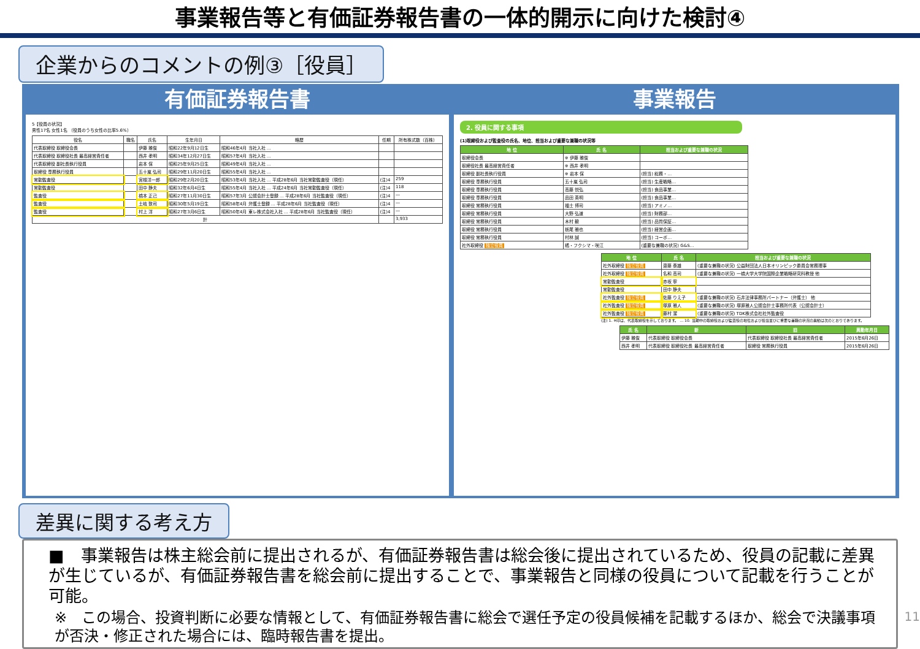事業報告等と有価証券報告書の一体的開示に向けた検討④
企業からのコメントの例③［役員］
有価証券報告書
5【役員の状況】
男性17名 女性1名 （役員のうち女性の比率5.6%）
| 役名 | 職名 | 氏名 | 生年月日 | 略歴 | 任期 | 所有株式数（百株） |
| --- | --- | --- | --- | --- | --- | --- |
| 代表取締役 取締役会長 | | 伊藤 雅俊 | 昭和22年9月12日生 | 昭和46年4月 当社入社 … | | |
| 代表取締役 取締役社長 最高経営責任者 | | 西井 孝明 | 昭和34年12月27日生 | 昭和57年4月 当社入社 … | | |
| 代表取締役 副社長執行役員 | | 岩本 保 | 昭和25年9月25日生 | 昭和49年4月 当社入社 … | | |
| 取締役 専務執行役員 | | 五十嵐 弘司 | 昭和29年11月20日生 | 昭和55年4月 当社入社 … | | |
| 常勤監査役 | | 宮根洋一郎 | 昭和29年2月20日生 | 昭和53年4月 当社入社 … 平成28年6月 当社常勤監査役（現任） | (注)4 | 259 |
| 常勤監査役 | | 田中 静夫 | 昭和32年6月4日生 | 昭和55年4月 当社入社 … 平成24年6月 当社常勤監査役（現任） | (注)4 | 118 |
| 監査役 | | 橋本 正己 | 昭和27年11月30日生 | 昭和57年3月 公認会計士登録 … 平成28年6月 当社監査役（現任） | (注)4 | ― |
| 監査役 | | 土岐 敦司 | 昭和30年5月19日生 | 昭和58年4月 弁護士登録 … 平成28年6月 当社監査役（現任） | (注)4 | ― |
| 監査役 | | 村上 洋 | 昭和27年3月6日生 | 昭和50年4月 東レ株式会社入社 … 平成28年6月 当社監査役（現任） | (注)4 | ― |
| 計 | | | | | | 3,933 |
事業報告
2. 役員に関する事項
(1)取締役および監査役の氏名、地位、担当および重要な兼職の状況等
| 地 位 | 氏 名 | 担当および重要な兼職の状況 |
| --- | --- | --- |
| 取締役会長 | ※ 伊藤 雅俊 | |
| 取締役社長 最高経営責任者 | ※ 西井 孝明 | |
| 取締役 副社長執行役員 | ※ 岩本 保 | (担当) 総務・… |
| 取締役 専務執行役員 | 五十嵐 弘司 | (担当) 生産戦略… |
| 取締役 専務執行役員 | 高藤 悦弘 | (担当) 食品事業… |
| 取締役 専務執行役員 | 品田 英明 | (担当) 食品事業… |
| 取締役 常務執行役員 | 福士 博司 | (担当) アミノ… |
| 取締役 常務執行役員 | 大野 弘道 | (担当) 財務部… |
| 取締役 常務執行役員 | 木村 毅 | (担当) 品質保証… |
| 取締役 常務執行役員 | 栃尾 雅也 | (担当) 経営企画… |
| 取締役 常務執行役員 | 村林 誠 | (担当) コーポ… |
| 社外取締役 独立役員 | 橘・フクシマ・咲江 | (重要な兼職の状況) G&S… |
| 地 位 | 氏 名 | 担当および重要な兼職の状況 |
| --- | --- | --- |
| 社外取締役 独立役員 | 齋藤 泰雄 | (重要な兼職の状況) 公益財団法人日本オリンピック委員会常務理事 |
| 社外取締役 独立役員 | 名和 高司 | (重要な兼職の状況) 一橋大学大学院国際企業戦略研究科教授 他 |
| 常勤監査役 | 赤坂 寧 | |
| 常勤監査役 | 田中 静夫 | |
| 社外監査役 独立役員 | 佐藤 りえ子 | (重要な兼職の状況) 石井法律事務所パートナー（弁護士） 他 |
| 社外監査役 独立役員 | 塚原 雅人 | (重要な兼職の状況) 塚原雅人公認会計士事務所代表（公認会計士） |
| 社外監査役 独立役員 | 藤村 潔 | (重要な兼職の状況) TDK株式会社社外監査役 |
(注) 1. ※印は、代表取締役を示しております。 … 10. 当期中の取締役および監査役の地位および担当並びに重要な兼職の状況の異動は次のとおりであります。
| 氏 名 | 新 | 旧 | 異動年月日 |
| --- | --- | --- | --- |
| 伊藤 雅俊 | 代表取締役 取締役会長 | 代表取締役 取締役社長 最高経営責任者 | 2015年6月26日 |
| 西井 孝明 | 代表取締役 取締役社長 最高経営責任者 | 取締役 常務執行役員 | 2015年6月26日 |
差異に関する考え方
■　事業報告は株主総会前に提出されるが、有価証券報告書は総会後に提出されているため、役員の記載に差異が生じているが、有価証券報告書を総会前に提出することで、事業報告と同様の役員について記載を行うことが可能。
※　この場合、投資判断に必要な情報として、有価証券報告書に総会で選任予定の役員候補を記載するほか、総会で決議事項が否決・修正された場合には、臨時報告書を提出。
11